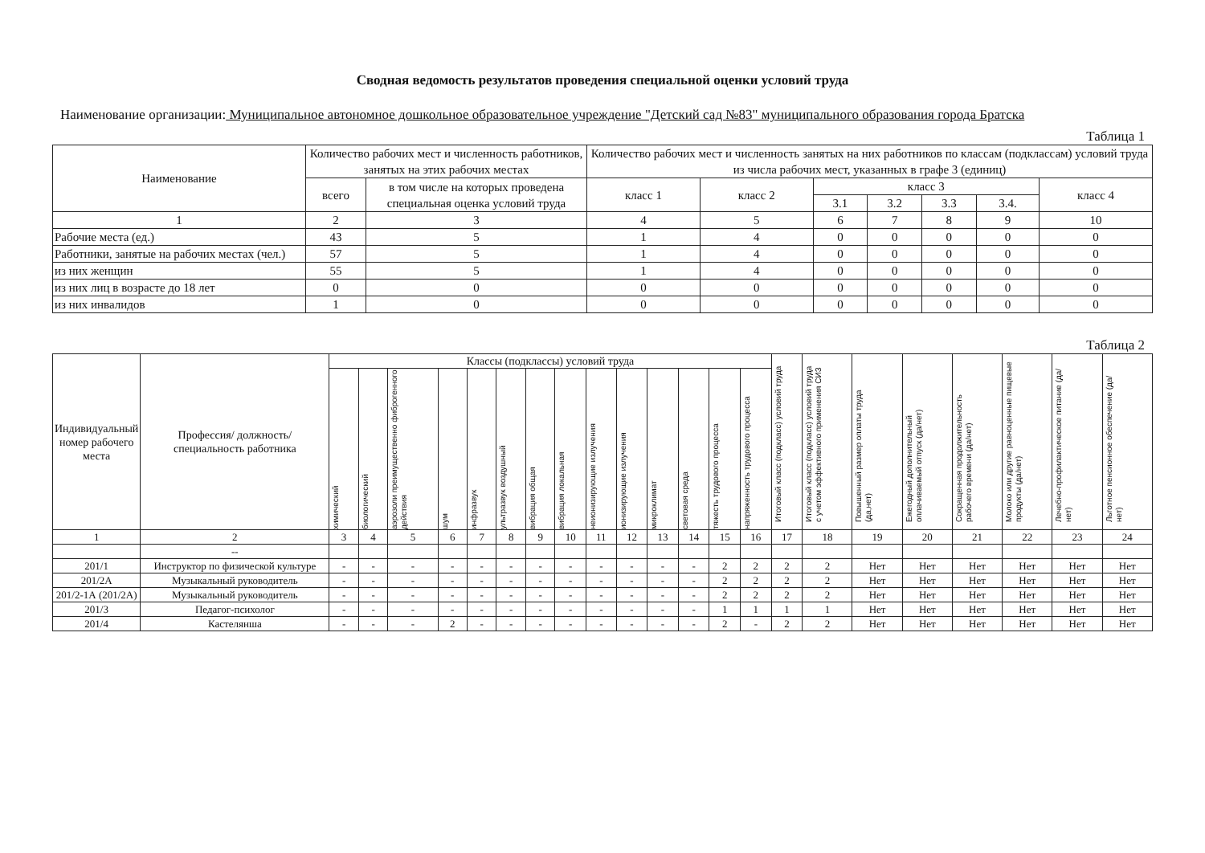Сводная ведомость результатов проведения специальной оценки условий труда
Наименование организации: Муниципальное автономное дошкольное образовательное учреждение "Детский сад №83" муниципального образования города Братска
Таблица 1
| Наименование | Количество рабочих мест и численность работников, занятых на этих рабочих местах | | Количество рабочих мест и численность занятых на них работников по классам (подклассам) условий труда из числа рабочих мест, указанных в графе 3 (единиц) | | | | | | |
| --- | --- | --- | --- | --- | --- | --- | --- | --- | --- |
| | всего | в том числе на которых проведена специальная оценка условий труда | класс 1 | класс 2 | класс 3 | | | | класс 4 |
| | | | | | 3.1 | 3.2 | 3.3 | 3.4. | |
| 1 | 2 | 3 | 4 | 5 | 6 | 7 | 8 | 9 | 10 |
| Рабочие места (ед.) | 43 | 5 | 1 | 4 | 0 | 0 | 0 | 0 | 0 |
| Работники, занятые на рабочих местах (чел.) | 57 | 5 | 1 | 4 | 0 | 0 | 0 | 0 | 0 |
| из них женщин | 55 | 5 | 1 | 4 | 0 | 0 | 0 | 0 | 0 |
| из них лиц в возрасте до 18 лет | 0 | 0 | 0 | 0 | 0 | 0 | 0 | 0 | 0 |
| из них инвалидов | 1 | 0 | 0 | 0 | 0 | 0 | 0 | 0 | 0 |
Таблица 2
| Индивидуальный номер рабочего места | Профессия/ должность/ специальность работника | Классы (подклассы) условий труда | | | | | | | | | | | | | | Итоговый класс (подкласс) условий труда | Итоговый класс (подкласс) условий труда с учетом эффективного применения СИЗ | Повышенный размер оплаты труда (да,нет) | Ежегодный дополнительный оплачиваемый отпуск (да/нет) | Сокращенная продолжительность рабочего времени (да/нет) | Молоко или другие равноценные пищевые продукты (да/нет) | Лечебно-профилактическое питание (да/нет) | Льготное пенсионное обеспечение (да/нет) |
| --- | --- | --- | --- | --- | --- | --- | --- | --- | --- | --- | --- | --- | --- | --- | --- | --- | --- | --- | --- | --- | --- | --- | --- |
| | | химический | биологический | аэрозоли преимущественно фиброгенного действия | шум | инфразвук | ультразвук воздушный | вибрация общая | вибрация локальная | неионизирующие излучения | ионизирующие излучения | микроклимат | световая среда | тяжесть трудового процесса | напряженность трудового процесса | | | | | | | | |
| 1 | 2 | 3 | 4 | 5 | 6 | 7 | 8 | 9 | 10 | 11 | 12 | 13 | 14 | 15 | 16 | 17 | 18 | 19 | 20 | 21 | 22 | 23 | 24 |
| | -- | | | | | | | | | | | | | | | | | | | | | | |
| 201/1 | Инструктор по физической культуре | - | - | - | - | - | - | - | - | - | - | - | - | 2 | 2 | 2 | 2 | Нет | Нет | Нет | Нет | Нет | Нет |
| 201/2А | Музыкальный руководитель | - | - | - | - | - | - | - | - | - | - | - | - | 2 | 2 | 2 | 2 | Нет | Нет | Нет | Нет | Нет | Нет |
| 201/2-1А (201/2А) | Музыкальный руководитель | - | - | - | - | - | - | - | - | - | - | - | - | 2 | 2 | 2 | 2 | Нет | Нет | Нет | Нет | Нет | Нет |
| 201/3 | Педагог-психолог | - | - | - | - | - | - | - | - | - | - | - | - | 1 | 1 | 1 | 1 | Нет | Нет | Нет | Нет | Нет | Нет |
| 201/4 | Кастелянша | - | - | - | 2 | - | - | - | - | - | - | - | - | 2 | - | 2 | 2 | Нет | Нет | Нет | Нет | Нет | Нет |